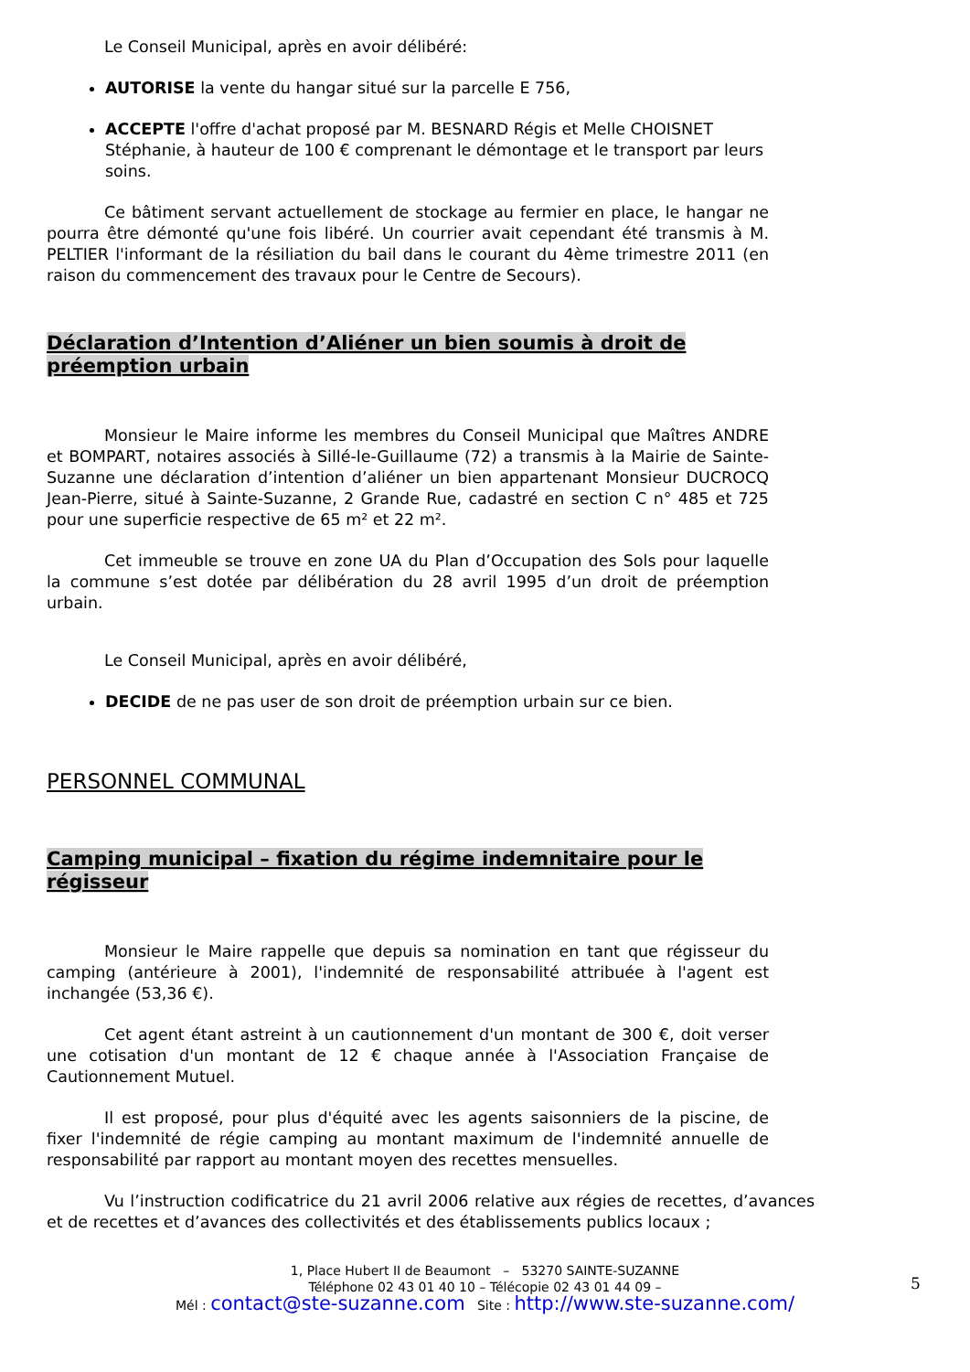Le Conseil Municipal, après en avoir délibéré:
AUTORISE la vente du hangar situé sur la parcelle E 756,
ACCEPTE l'offre d'achat proposé par M. BESNARD Régis et Melle CHOISNET Stéphanie, à hauteur de 100 € comprenant le démontage et le transport par leurs soins.
Ce bâtiment servant actuellement de stockage au fermier en place, le hangar ne pourra être démonté qu'une fois libéré. Un courrier avait cependant été transmis à M. PELTIER l'informant de la résiliation du bail dans le courant du 4ème trimestre 2011 (en raison du commencement des travaux pour le Centre de Secours).
Déclaration d’Intention d’Aliéner un bien soumis à droit de préemption urbain
Monsieur le Maire informe les membres du Conseil Municipal que Maîtres ANDRE et BOMPART, notaires associés à Sillé-le-Guillaume (72) a transmis à la Mairie de Sainte-Suzanne une déclaration d’intention d’aliéner un bien appartenant Monsieur DUCROCQ Jean-Pierre, situé à Sainte-Suzanne, 2 Grande Rue, cadastré en section C n° 485 et 725 pour une superficie respective de 65 m² et 22 m².
Cet immeuble se trouve en zone UA du Plan d’Occupation des Sols pour laquelle la commune s’est dotée par délibération du 28 avril 1995 d’un droit de préemption urbain.
Le Conseil Municipal, après en avoir délibéré,
DECIDE de ne pas user de son droit de préemption urbain sur ce bien.
PERSONNEL COMMUNAL
Camping municipal – fixation du régime indemnitaire pour le régisseur
Monsieur le Maire rappelle que depuis sa nomination en tant que régisseur du camping (antérieure à 2001), l'indemnité de responsabilité attribuée à l'agent est inchangée (53,36 €).
Cet agent étant astreint à un cautionnement d'un montant de 300 €, doit verser une cotisation d'un montant de 12 € chaque année à l'Association Française de Cautionnement Mutuel.
Il est proposé, pour plus d'équité avec les agents saisonniers de la piscine, de fixer l'indemnité de régie camping au montant maximum de l'indemnité annuelle de responsabilité par rapport au montant moyen des recettes mensuelles.
Vu l’instruction codificatrice du 21 avril 2006 relative aux régies de recettes, d’avances et de recettes et d’avances des collectivités et des établissements publics locaux ;
1, Place Hubert II de Beaumont – 53270 SAINTE-SUZANNE
Téléphone 02 43 01 40 10 – Télécopie 02 43 01 44 09 –
Mél : contact@ste-suzanne.com Site : http://www.ste-suzanne.com/
5